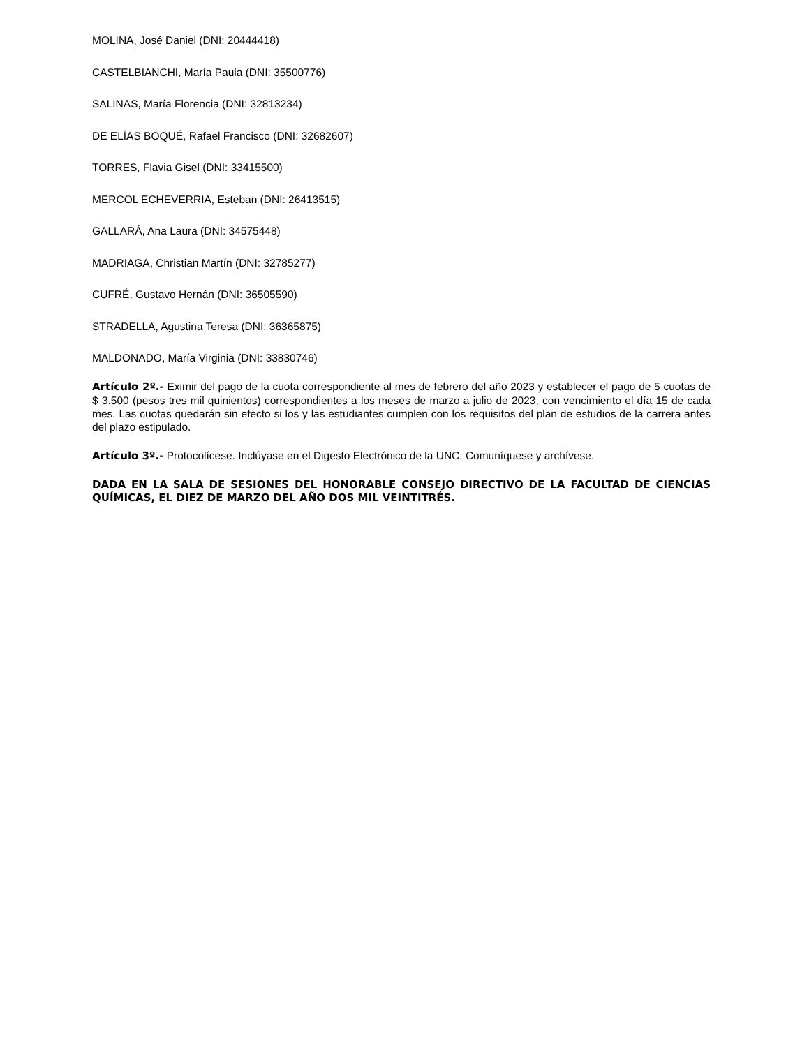MOLINA, José Daniel (DNI: 20444418)
CASTELBIANCHI, María Paula (DNI: 35500776)
SALINAS, María Florencia (DNI: 32813234)
DE ELÍAS BOQUÉ, Rafael Francisco (DNI: 32682607)
TORRES, Flavia Gisel (DNI: 33415500)
MERCOL ECHEVERRIA, Esteban (DNI: 26413515)
GALLARÁ, Ana Laura (DNI: 34575448)
MADRIAGA, Christian Martín (DNI: 32785277)
CUFRÉ, Gustavo Hernán (DNI: 36505590)
STRADELLA, Agustina Teresa (DNI: 36365875)
MALDONADO, María Virginia (DNI: 33830746)
Artículo 2º.- Eximir del pago de la cuota correspondiente al mes de febrero del año 2023 y establecer el pago de 5 cuotas de $ 3.500 (pesos tres mil quinientos) correspondientes a los meses de marzo a julio de 2023, con vencimiento el día 15 de cada mes. Las cuotas quedarán sin efecto si los y las estudiantes cumplen con los requisitos del plan de estudios de la carrera antes del plazo estipulado.
Artículo 3º.- Protocolícese. Inclúyase en el Digesto Electrónico de la UNC. Comuníquese y archívese.
DADA EN LA SALA DE SESIONES DEL HONORABLE CONSEJO DIRECTIVO DE LA FACULTAD DE CIENCIAS QUÍMICAS, EL DIEZ DE MARZO DEL AÑO DOS MIL VEINTITRÉS.